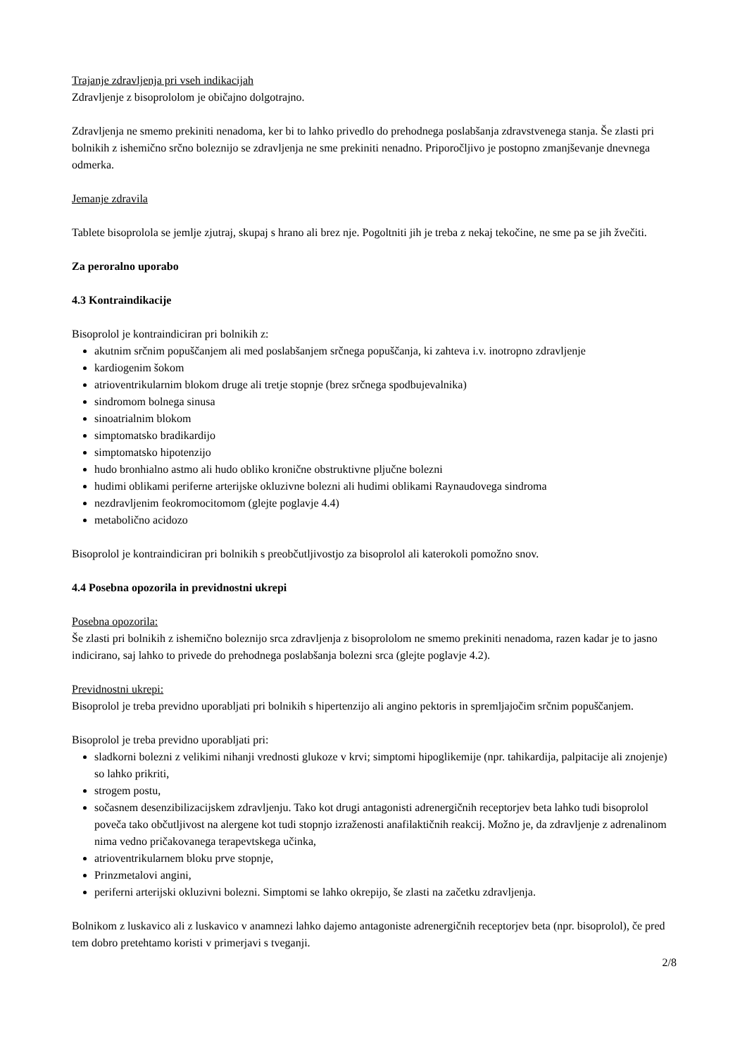Trajanje zdravljenja pri vseh indikacijah
Zdravljenje z bisoprololom je običajno dolgotrajno.
Zdravljenja ne smemo prekiniti nenadoma, ker bi to lahko privedlo do prehodnega poslabšanja zdravstvenega stanja. Še zlasti pri bolnikih z ishemično srčno boleznijo se zdravljenja ne sme prekiniti nenadno. Priporočljivo je postopno zmanjševanje dnevnega odmerka.
Jemanje zdravila
Tablete bisoprolola se jemlje zjutraj, skupaj s hrano ali brez nje. Pogoltniti jih je treba z nekaj tekočine, ne sme pa se jih žvečiti.
Za peroralno uporabo
4.3 Kontraindikacije
Bisoprolol je kontraindiciran pri bolnikih z:
akutnim srčnim popuščanjem ali med poslabšanjem srčnega popuščanja, ki zahteva i.v. inotropno zdravljenje
kardiogenim šokom
atrioventrikularnim blokom druge ali tretje stopnje (brez srčnega spodbujevalnika)
sindromom bolnega sinusa
sinoatrialnim blokom
simptomatsko bradikardijo
simptomatsko hipotenzijo
hudo bronhialno astmo ali hudo obliko kronične obstruktivne pljučne bolezni
hudimi oblikami periferne arterijske okluzivne bolezni ali hudimi oblikami Raynaudovega sindroma
nezdravljenim feokromocitomom (glejte poglavje 4.4)
metabolično acidozo
Bisoprolol je kontraindiciran pri bolnikih s preobčutljivostjo za bisoprolol ali katerokoli pomožno snov.
4.4 Posebna opozorila in previdnostni ukrepi
Posebna opozorila:
Še zlasti pri bolnikih z ishemično boleznijo srca zdravljenja z bisoprololom ne smemo prekiniti nenadoma, razen kadar je to jasno indicirano, saj lahko to privede do prehodnega poslabšanja bolezni srca (glejte poglavje 4.2).
Previdnostni ukrepi:
Bisoprolol je treba previdno uporabljati pri bolnikih s hipertenzijo ali angino pektoris in spremljajočim srčnim popuščanjem.
Bisoprolol je treba previdno uporabljati pri:
sladkorni bolezni z velikimi nihanji vrednosti glukoze v krvi; simptomi hipoglikemije (npr. tahikardija, palpitacije ali znojenje) so lahko prikriti,
strogem postu,
sočasnem desenzibilizacijskem zdravljenju. Tako kot drugi antagonisti adrenergičnih receptorjev beta lahko tudi bisoprolol poveča tako občutljivost na alergene kot tudi stopnjo izraženosti anafilaktičnih reakcij. Možno je, da zdravljenje z adrenalinom nima vedno pričakovanega terapevtskega učinka,
atrioventrikularnem bloku prve stopnje,
Prinzmetalovi angini,
periferni arterijski okluzivni bolezni. Simptomi se lahko okrepijo, še zlasti na začetku zdravljenja.
Bolnikom z luskavico ali z luskavico v anamnezi lahko dajemo antagoniste adrenergičnih receptorjev beta (npr. bisoprolol), če pred tem dobro pretehtamo koristi v primerjavi s tveganji.
2/8